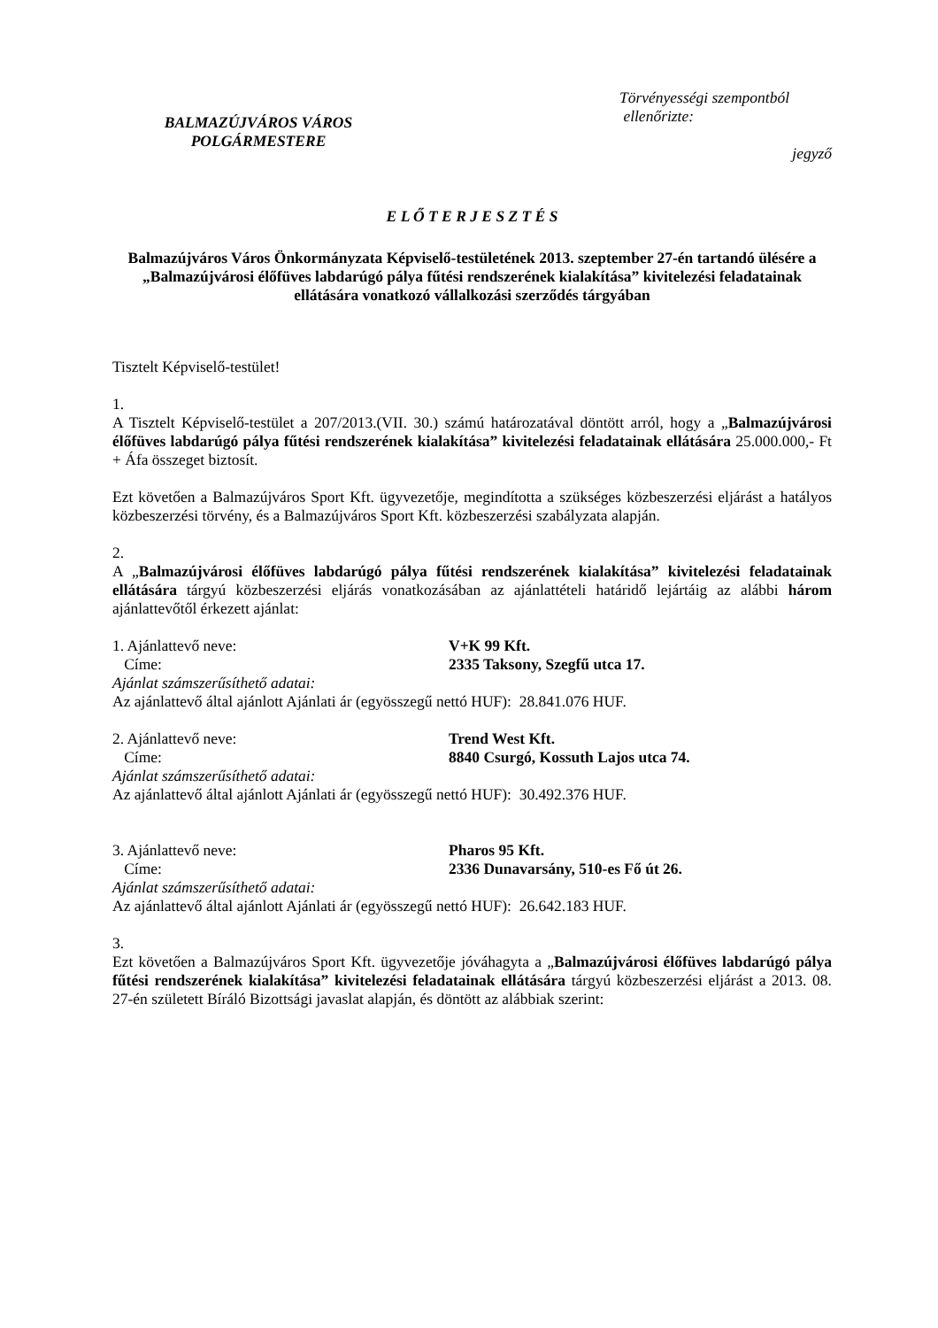BALMAZÚJVÁROS VÁROS
POLGÁRMESTERE
Törvényességi szempontból
ellenőrizte:
jegyző
E L Ő T E R J E S Z T É S
Balmazújváros Város Önkormányzata Képviselő-testületének 2013. szeptember 27-én tartandó ülésére a „Balmazújvárosi élőfüves labdarúgó pálya fűtési rendszerének kialakítása” kivitelezési feladatainak ellátására vonatkozó vállalkozási szerződés tárgyában
Tisztelt Képviselő-testület!
1.
A Tisztelt Képviselő-testület a 207/2013.(VII. 30.) számú határozatával döntött arról, hogy a „Balmazújvárosi élőfüves labdarúgó pálya fűtési rendszerének kialakítása” kivitelezési feladatainak ellátására 25.000.000,- Ft + Áfa összeget biztosít.
Ezt követően a Balmazújváros Sport Kft. ügyvezetője, megindította a szükséges közbeszerzési eljárást a hatályos közbeszerzési törvény, és a Balmazújváros Sport Kft. közbeszerzési szabályzata alapján.
2.
A „Balmazújvárosi élőfüves labdarúgó pálya fűtési rendszerének kialakítása” kivitelezési feladatainak ellátására tárgyú közbeszerzési eljárás vonatkozásában az ajánlattételi határidő lejártáig az alábbi három ajánlattevőtől érkezett ajánlat:
1. Ajánlattevő neve: V+K 99 Kft.
Címe: 2335 Taksony, Szegfű utca 17.
Ajánlat számszerűsíthető adatai:
Az ajánlattevő által ajánlott Ajánlati ár (egyösszegű nettó HUF): 28.841.076 HUF.
2. Ajánlattevő neve: Trend West Kft.
Címe: 8840 Csurgó, Kossuth Lajos utca 74.
Ajánlat számszerűsíthető adatai:
Az ajánlattevő által ajánlott Ajánlati ár (egyösszegű nettó HUF): 30.492.376 HUF.
3. Ajánlattevő neve: Pharos 95 Kft.
Címe: 2336 Dunavarsány, 510-es Fő út 26.
Ajánlat számszerűsíthető adatai:
Az ajánlattevő által ajánlott Ajánlati ár (egyösszegű nettó HUF): 26.642.183 HUF.
3.
Ezt követően a Balmazújváros Sport Kft. ügyvezetője jóváhagyta a „Balmazújvárosi élőfüves labdarúgó pálya fűtési rendszerének kialakítása” kivitelezési feladatainak ellátására tárgyú közbeszerzési eljárást a 2013. 08. 27-én született Bíráló Bizottsági javaslat alapján, és döntött az alábbiak szerint: